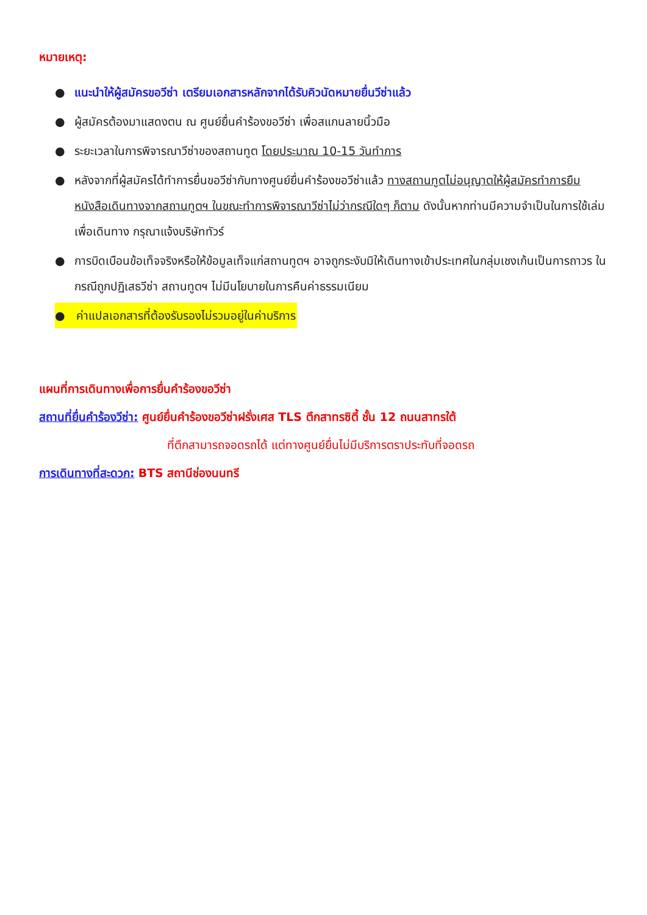หมายเหตุ:
● แนะนำให้ผู้สมัครขอวีซ่า เตรียมเอกสารหลักจากได้รับคิวนัดหมายยื่นวีซ่าแล้ว
● ผู้สมัครต้องมาแสดงตน ณ ศูนย์ยื่นคำร้องขอวีซ่า เพื่อสแกนลายนิ้วมือ
● ระยะเวลาในการพิจารณาวีซ่าของสถานทูต โดยประมาณ 10-15 วันทำการ
● หลังจากที่ผู้สมัครได้ทำการยื่นขอวีซ่ากับทางศูนย์ยื่นคำร้องขอวีซ่าแล้ว ทางสถานทูตไม่อนุญาตให้ผู้สมัครทำการยืมหนังสือเดินทางจากสถานทูตฯ ในขณะทำการพิจารณาวีซ่าไม่ว่ากรณีใดๆ ก็ตาม ดังนั้นหากท่านมีความจำเป็นในการใช้เล่มเพื่อเดินทาง กรุณาแจ้งบริษัททัวร์
● การบิดเบือนข้อเท็จจริงหรือให้ข้อมูลเท็จแก่สถานทูตฯ อาจถูกระงับมิให้เดินทางเข้าประเทศในกลุ่มเชงเก้นเป็นการถาวร ในกรณีถูกปฏิเสธวีซ่า สถานทูตฯ ไม่มีนโยบายในการคืนค่าธรรมเนียม
● ค่าแปลเอกสารที่ต้องรับรองไม่รวมอยู่ในค่าบริการ
แผนที่การเดินทางเพื่อการยื่นคำร้องขอวีซ่า
สถานที่ยื่นคำร้องวีซ่า: ศูนย์ยื่นคำร้องขอวีซ่าฝรั่งเศส TLS ตึกสาทรซิตี้ ชั้น 12 ถนนสาทรใต้
ที่ตึกสามารถจอดรถได้ แต่ทางศูนย์ยื่นไม่มีบริการตราประทับที่จอดรถ
การเดินทางที่สะดวก: BTS สถานีช่องนนทรี